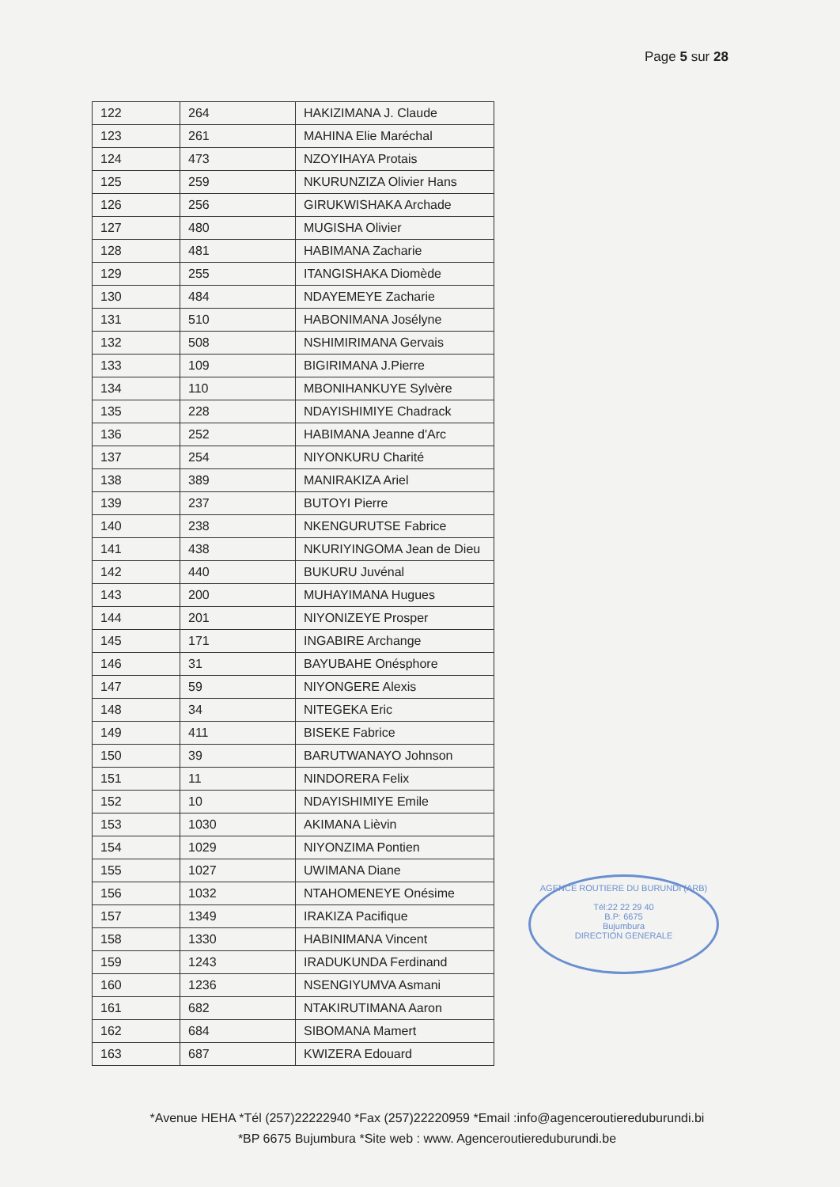Page 5 sur 28
| 122 | 264 | HAKIZIMANA J. Claude |
| 123 | 261 | MAHINA Elie Maréchal |
| 124 | 473 | NZOYIHAYA Protais |
| 125 | 259 | NKURUNZIZA Olivier Hans |
| 126 | 256 | GIRUKWISHAKA Archade |
| 127 | 480 | MUGISHA Olivier |
| 128 | 481 | HABIMANA Zacharie |
| 129 | 255 | ITANGISHAKA Diomède |
| 130 | 484 | NDAYEMEYE Zacharie |
| 131 | 510 | HABONIMANA Josélyne |
| 132 | 508 | NSHIMIRIMANA Gervais |
| 133 | 109 | BIGIRIMANA J.Pierre |
| 134 | 110 | MBONIHANKUYE Sylvère |
| 135 | 228 | NDAYISHIMIYE Chadrack |
| 136 | 252 | HABIMANA Jeanne d'Arc |
| 137 | 254 | NIYONKURU Charité |
| 138 | 389 | MANIRAKIZA Ariel |
| 139 | 237 | BUTOYI Pierre |
| 140 | 238 | NKENGURUTSE Fabrice |
| 141 | 438 | NKURIYINGOMA Jean de Dieu |
| 142 | 440 | BUKURU Juvénal |
| 143 | 200 | MUHAYIMANA Hugues |
| 144 | 201 | NIYONIZEYE Prosper |
| 145 | 171 | INGABIRE Archange |
| 146 | 31 | BAYUBAHE Onésphore |
| 147 | 59 | NIYONGERE Alexis |
| 148 | 34 | NITEGEKA Eric |
| 149 | 411 | BISEKE Fabrice |
| 150 | 39 | BARUTWANAYO Johnson |
| 151 | 11 | NINDORERA Felix |
| 152 | 10 | NDAYISHIMIYE Emile |
| 153 | 1030 | AKIMANA Lièvin |
| 154 | 1029 | NIYONZIMA Pontien |
| 155 | 1027 | UWIMANA Diane |
| 156 | 1032 | NTAHOMENEYE Onésime |
| 157 | 1349 | IRAKIZA Pacifique |
| 158 | 1330 | HABINIMANA Vincent |
| 159 | 1243 | IRADUKUNDA Ferdinand |
| 160 | 1236 | NSENGIYUMVA Asmani |
| 161 | 682 | NTAKIRUTIMANA Aaron |
| 162 | 684 | SIBOMANA Mamert |
| 163 | 687 | KWIZERA Edouard |
AGENCE ROUTIERE DU BURUNDI (ARB)
Tél:22 22 29 40
B.P: 6675
Bujumbura
DIRECTION GENERALE
*Avenue HEHA *Tél (257)22222940 *Fax (257)22220959 *Email :info@agenceroutiereduburundi.bi
*BP 6675 Bujumbura *Site web : www. Agenceroutiereduburundi.be